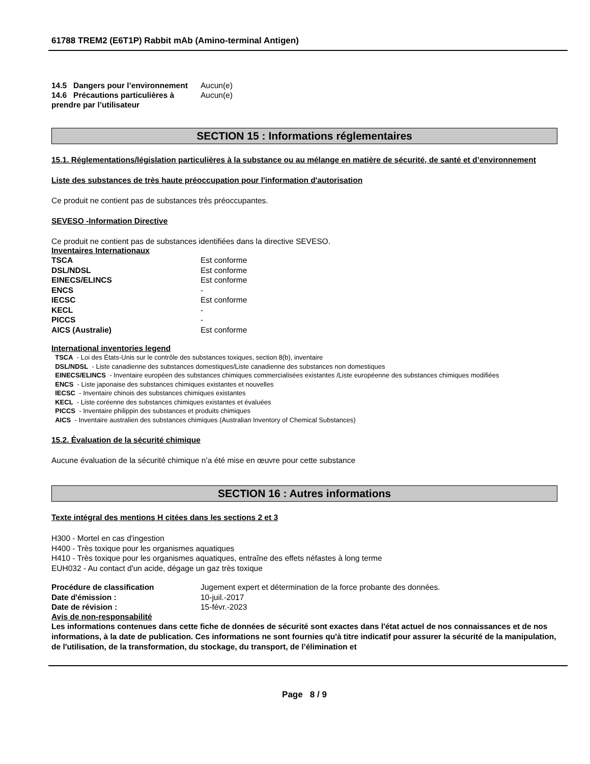61788 TREM2 (E6T1P) Rabbit mAb (Amino-terminal Antigen)
| 14.5 Dangers pour l’environnement | Aucun(e) |
| 14.6 Précautions particulières à prendre par l’utilisateur | Aucun(e) |
SECTION 15 : Informations réglementaires
15.1. Réglementations/législation particulières à la substance ou au mélange en matière de sécurité, de santé et d’environnement
Liste des substances de très haute préoccupation pour l'information d'autorisation
Ce produit ne contient pas de substances très préoccupantes.
SEVESO -Information Directive
Ce produit ne contient pas de substances identifiées dans la directive SEVESO.
Inventaires Internationaux
| TSCA | Est conforme |
| DSL/NDSL | Est conforme |
| EINECS/ELINCS | Est conforme |
| ENCS | - |
| IECSC | Est conforme |
| KECL | - |
| PICCS | - |
| AICS (Australie) | Est conforme |
International inventories legend
TSCA - Loi des États-Unis sur le contrôle des substances toxiques, section 8(b), inventaire
DSL/NDSL - Liste canadienne des substances domestiques/Liste canadienne des substances non domestiques
EINECS/ELINCS - Inventaire européen des substances chimiques commercialisées existantes /Liste européenne des substances chimiques modifiées
ENCS - Liste japonaise des substances chimiques existantes et nouvelles
IECSC - Inventaire chinois des substances chimiques existantes
KECL - Liste coréenne des substances chimiques existantes et évaluées
PICCS - Inventaire philippin des substances et produits chimiques
AICS - Inventaire australien des substances chimiques (Australian Inventory of Chemical Substances)
15.2. Évaluation de la sécurité chimique
Aucune évaluation de la sécurité chimique n’a été mise en œuvre pour cette substance
SECTION 16 : Autres informations
Texte intégral des mentions H citées dans les sections 2 et 3
H300 - Mortel en cas d'ingestion
H400 - Très toxique pour les organismes aquatiques
H410 - Très toxique pour les organismes aquatiques, entraîne des effets néfastes à long terme
EUH032 - Au contact d'un acide, dégage un gaz très toxique
| Procédure de classification | Jugement expert et détermination de la force probante des données. |
| Date d'émission : | 10-juil.-2017 |
| Date de révision : | 15-févr.-2023 |
Avis de non-responsabilité
Les informations contenues dans cette fiche de données de sécurité sont exactes dans l'état actuel de nos connaissances et de nos informations, à la date de publication. Ces informations ne sont fournies qu'à titre indicatif pour assurer la sécurité de la manipulation, de l'utilisation, de la transformation, du stockage, du transport, de l’élimination et
Page 8 / 9